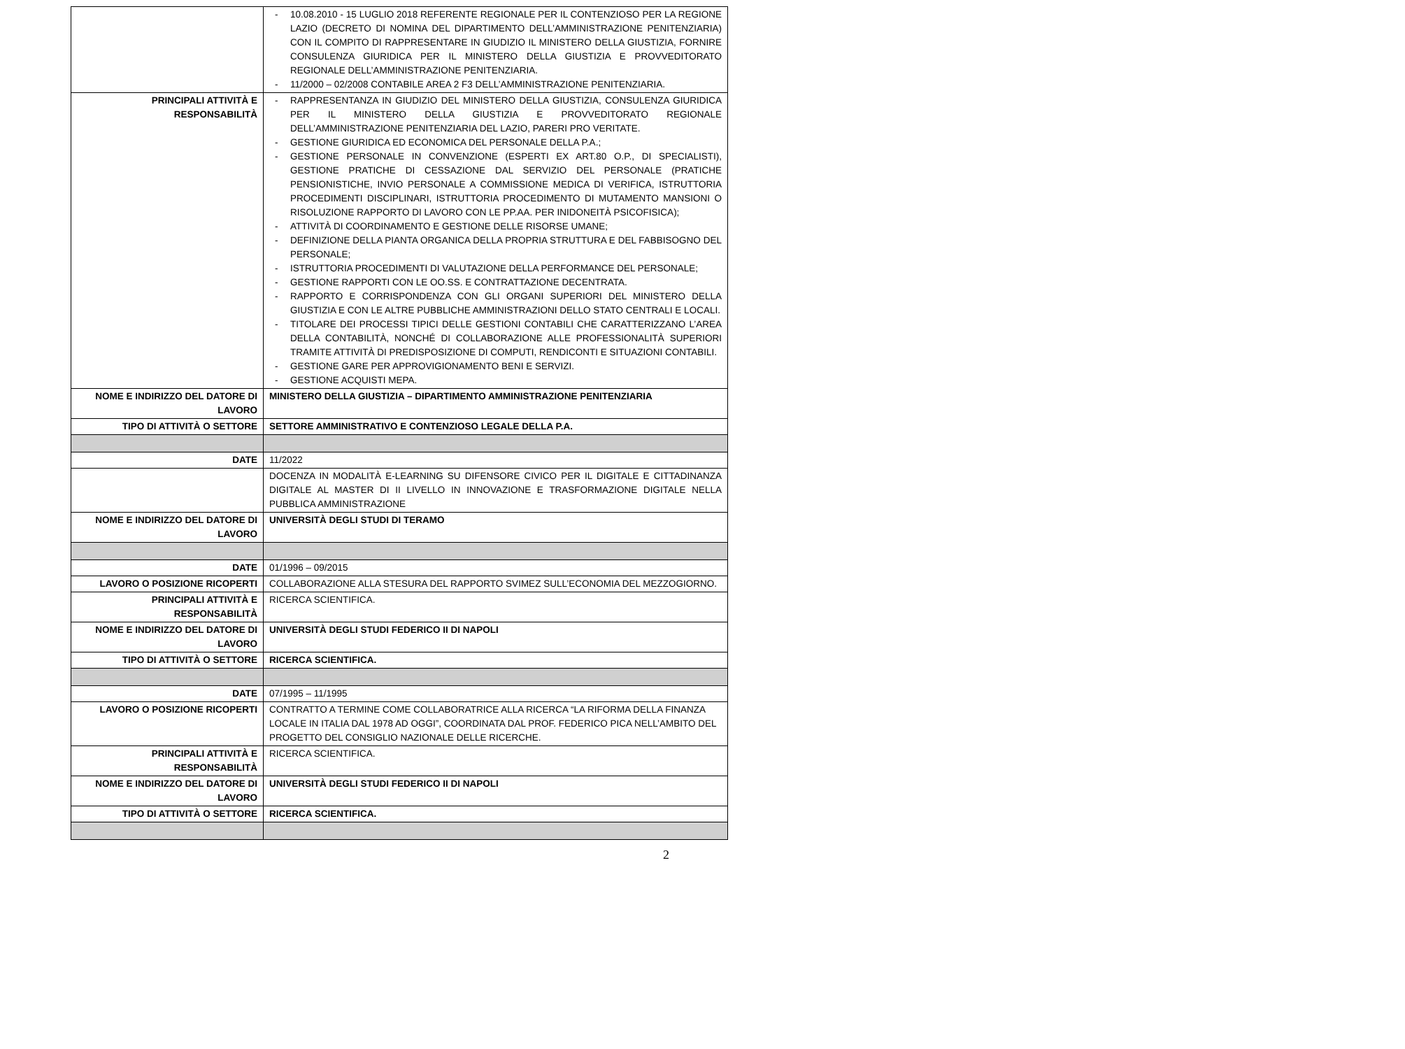| | - 10.08.2010 - 15 LUGLIO 2018 REFERENTE REGIONALE PER IL CONTENZIOSO PER LA REGIONE LAZIO (DECRETO DI NOMINA DEL DIPARTIMENTO DELL’AMMINISTRAZIONE PENITENZIARIA) CON IL COMPITO DI RAPPRESENTARE IN GIUDIZIO IL MINISTERO DELLA GIUSTIZIA, FORNIRE CONSULENZA GIURIDICA PER IL MINISTERO DELLA GIUSTIZIA E PROVVEDITORATO REGIONALE DELL’AMMINISTRAZIONE PENITENZIARIA. - 11/2000 – 02/2008 CONTABILE AREA 2 F3 DELL’AMMINISTRAZIONE PENITENZIARIA. |
| PRINCIPALI ATTIVITÀ E RESPONSABILITÀ | - RAPPRESENTANZA IN GIUDIZIO DEL MINISTERO DELLA GIUSTIZIA, CONSULENZA GIURIDICA PER IL MINISTERO DELLA GIUSTIZIA E PROVVEDITORATO REGIONALE DELL’AMMINISTRAZIONE PENITENZIARIA DEL LAZIO, PARERI PRO VERITATE. - GESTIONE GIURIDICA ED ECONOMICA DEL PERSONALE DELLA P.A.; - GESTIONE PERSONALE IN CONVENZIONE (ESPERTI EX ART.80 O.P., DI SPECIALISTI), GESTIONE PRATICHE DI CESSAZIONE DAL SERVIZIO DEL PERSONALE (PRATICHE PENSIONISTICHE, INVIO PERSONALE A COMMISSIONE MEDICA DI VERIFICA, ISTRUTTORIA PROCEDIMENTI DISCIPLINARI, ISTRUTTORIA PROCEDIMENTO DI MUTAMENTO MANSIONI O RISOLUZIONE RAPPORTO DI LAVORO CON LE PP.AA. PER INIDONEITÀ PSICOFISICA); - ATTIVITÀ DI COORDINAMENTO E GESTIONE DELLE RISORSE UMANE; - DEFINIZIONE DELLA PIANTA ORGANICA DELLA PROPRIA STRUTTURA E DEL FABBISOGNO DEL PERSONALE; - ISTRUTTORIA PROCEDIMENTI DI VALUTAZIONE DELLA PERFORMANCE DEL PERSONALE; - GESTIONE RAPPORTI CON LE OO.SS. E CONTRATTAZIONE DECENTRATA. - RAPPORTO E CORRISPONDENZA CON GLI ORGANI SUPERIORI DEL MINISTERO DELLA GIUSTIZIA E CON LE ALTRE PUBBLICHE AMMINISTRAZIONI DELLO STATO CENTRALI E LOCALI. - TITOLARE DEI PROCESSI TIPICI DELLE GESTIONI CONTABILI CHE CARATTERIZZANO L’AREA DELLA CONTABILITÀ, NONCHÉ DI COLLABORAZIONE ALLE PROFESSIONALITÀ SUPERIORI TRAMITE ATTIVITÀ DI PREDISPOSIZIONE DI COMPUTI, RENDICONTI E SITUAZIONI CONTABILI. - GESTIONE GARE PER APPROVIGIONAMENTO BENI E SERVIZI. - GESTIONE ACQUISTI MEPA. |
| NOME E INDIRIZZO DEL DATORE DI LAVORO | MINISTERO DELLA GIUSTIZIA – DIPARTIMENTO AMMINISTRAZIONE PENITENZIARIA |
| TIPO DI ATTIVITÀ O SETTORE | SETTORE AMMINISTRATIVO E CONTENZIOSO LEGALE DELLA P.A. |
| DATE | 11/2022 |
| | DOCENZA IN MODALITÀ E-LEARNING SU DIFENSORE CIVICO PER IL DIGITALE E CITTADINANZA DIGITALE AL MASTER DI II LIVELLO IN INNOVAZIONE E TRASFORMAZIONE DIGITALE NELLA PUBBLICA AMMINISTRAZIONE |
| NOME E INDIRIZZO DEL DATORE DI LAVORO | UNIVERSITÀ DEGLI STUDI DI TERAMO |
| DATE | 01/1996 – 09/2015 |
| LAVORO O POSIZIONE RICOPERTI | COLLABORAZIONE ALLA STESURA DEL RAPPORTO SVIMEZ SULL’ECONOMIA DEL MEZZOGIORNO. |
| PRINCIPALI ATTIVITÀ E RESPONSABILITÀ | RICERCA SCIENTIFICA. |
| NOME E INDIRIZZO DEL DATORE DI LAVORO | UNIVERSITÀ DEGLI STUDI FEDERICO II DI NAPOLI |
| TIPO DI ATTIVITÀ O SETTORE | RICERCA SCIENTIFICA. |
| DATE | 07/1995 – 11/1995 |
| LAVORO O POSIZIONE RICOPERTI | CONTRATTO A TERMINE COME COLLABORATRICE ALLA RICERCA “LA RIFORMA DELLA FINANZA LOCALE IN ITALIA DAL 1978 AD OGGI”, COORDINATA DAL PROF. FEDERICO PICA NELL’AMBITO DEL PROGETTO DEL CONSIGLIO NAZIONALE DELLE RICERCHE. |
| PRINCIPALI ATTIVITÀ E RESPONSABILITÀ | RICERCA SCIENTIFICA. |
| NOME E INDIRIZZO DEL DATORE DI LAVORO | UNIVERSITÀ DEGLI STUDI FEDERICO II DI NAPOLI |
| TIPO DI ATTIVITÀ O SETTORE | RICERCA SCIENTIFICA. |
2